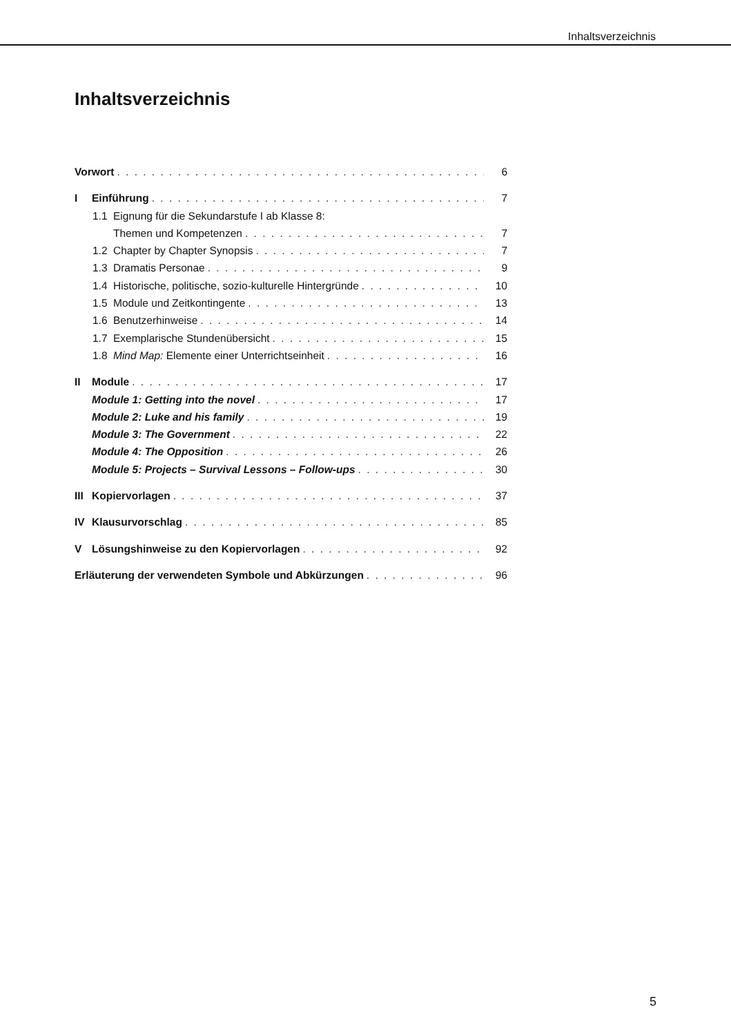Inhaltsverzeichnis
Inhaltsverzeichnis
Vorwort 6
I Einführung 7
1.1 Eignung für die Sekundarstufe I ab Klasse 8:
Themen und Kompetenzen 7
1.2 Chapter by Chapter Synopsis 7
1.3 Dramatis Personae 9
1.4 Historische, politische, sozio-kulturelle Hintergründe 10
1.5 Module und Zeitkontingente 13
1.6 Benutzerhinweise 14
1.7 Exemplarische Stundenübersicht 15
1.8 Mind Map: Elemente einer Unterrichtseinheit 16
II Module 17
Module 1: Getting into the novel 17
Module 2: Luke and his family 19
Module 3: The Government 22
Module 4: The Opposition 26
Module 5: Projects – Survival Lessons – Follow-ups 30
III Kopiervorlagen 37
IV Klausurvorschlag 85
V Lösungshinweise zu den Kopiervorlagen 92
Erläuterung der verwendeten Symbole und Abkürzungen 96
5